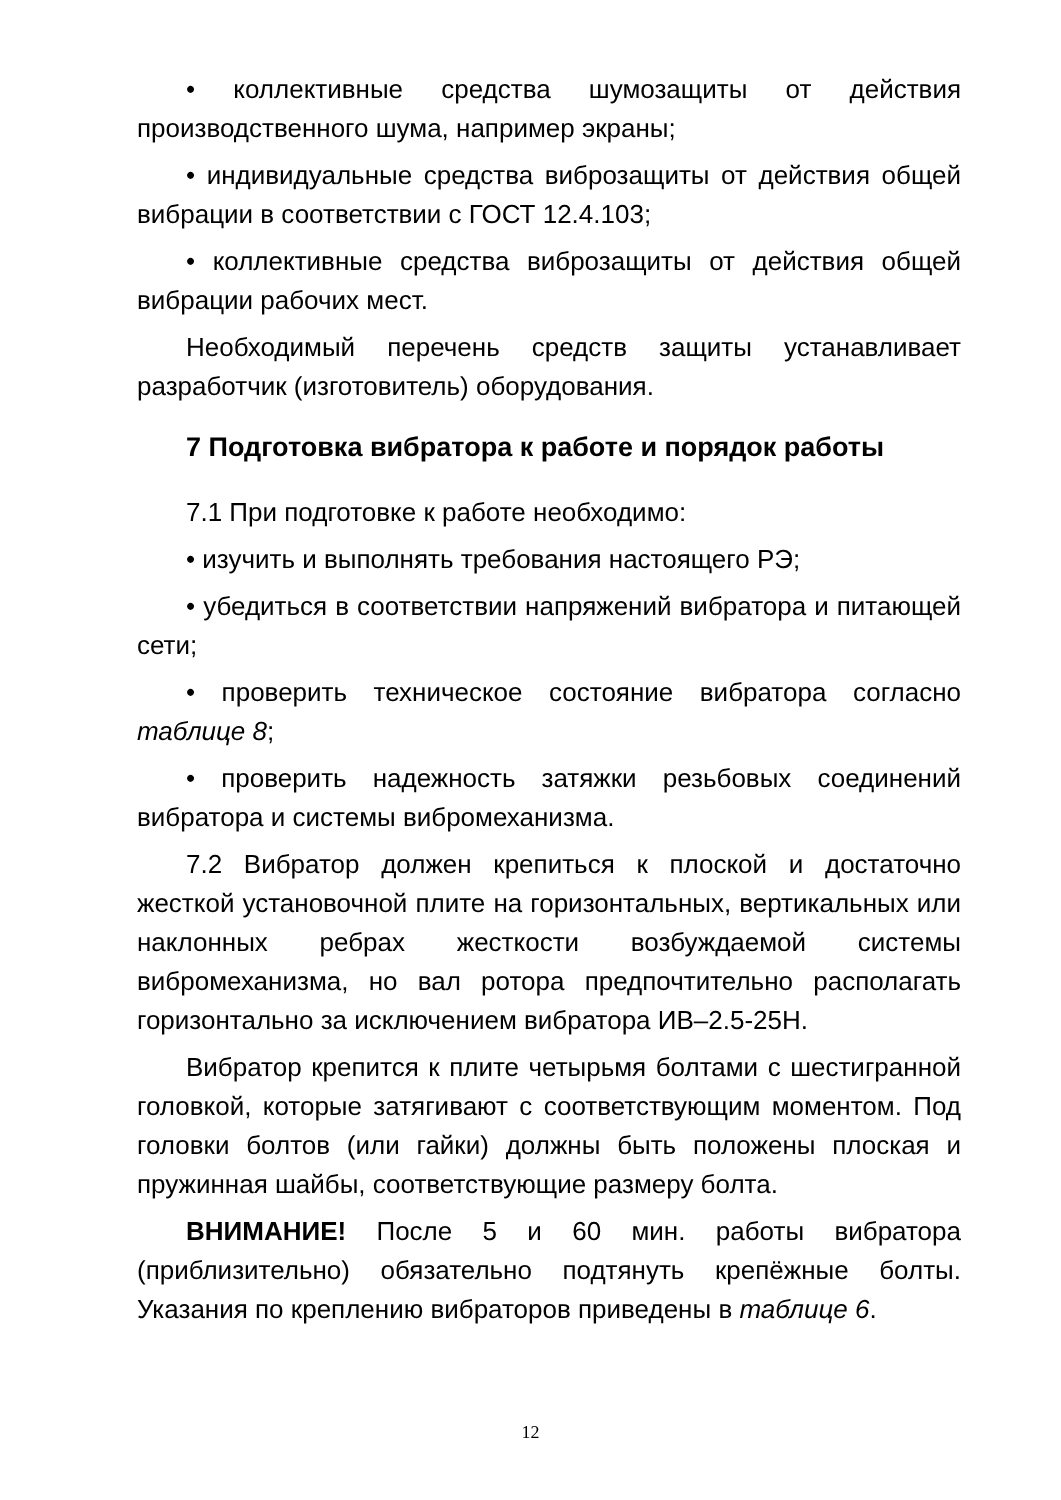• коллективные средства шумозащиты от действия производственного шума, например экраны;
• индивидуальные средства виброзащиты от действия общей вибрации в соответствии с ГОСТ 12.4.103;
• коллективные средства виброзащиты от действия общей вибрации рабочих мест.
Необходимый перечень средств защиты устанавливает разработчик (изготовитель) оборудования.
7 Подготовка вибратора к работе и порядок работы
7.1 При подготовке к работе необходимо:
• изучить и выполнять требования настоящего РЭ;
• убедиться в соответствии напряжений вибратора и питающей сети;
• проверить техническое состояние вибратора согласно таблице 8;
• проверить надежность затяжки резьбовых соединений вибратора и системы вибромеханизма.
7.2 Вибратор должен крепиться к плоской и достаточно жесткой установочной плите на горизонтальных, вертикальных или наклонных ребрах жесткости возбуждаемой системы вибромеханизма, но вал ротора предпочтительно располагать горизонтально за исключением вибратора ИВ–2.5-25Н.
Вибратор крепится к плите четырьмя болтами с шестигранной головкой, которые затягивают с соответствующим моментом. Под головки болтов (или гайки) должны быть положены плоская и пружинная шайбы, соответствующие размеру болта.
ВНИМАНИЕ! После 5 и 60 мин. работы вибратора (приблизительно) обязательно подтянуть крепёжные болты. Указания по креплению вибраторов приведены в таблице 6.
12